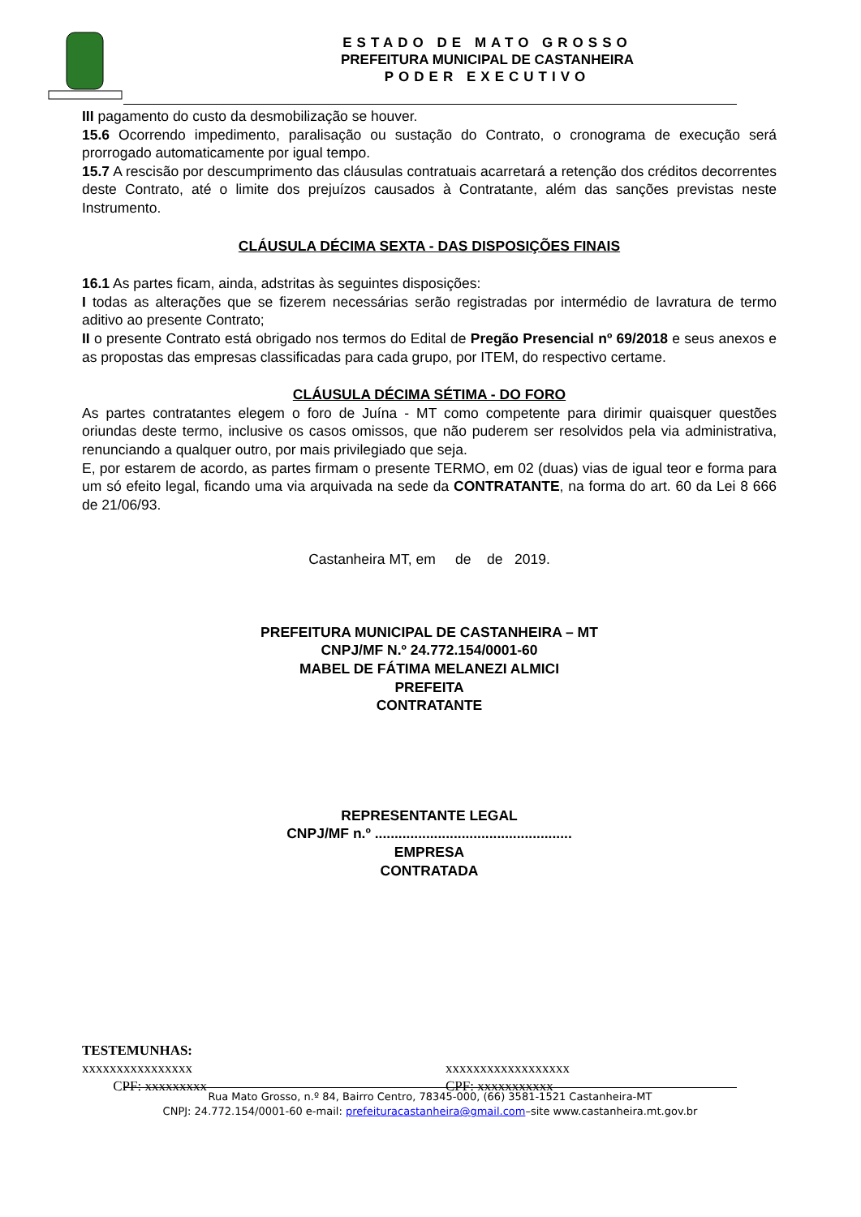ESTADO DE MATO GROSSO
PREFEITURA MUNICIPAL DE CASTANHEIRA
PODER EXECUTIVO
III pagamento do custo da desmobilização se houver.
15.6 Ocorrendo impedimento, paralisação ou sustação do Contrato, o cronograma de execução será prorrogado automaticamente por igual tempo.
15.7 A rescisão por descumprimento das cláusulas contratuais acarretará a retenção dos créditos decorrentes deste Contrato, até o limite dos prejuízos causados à Contratante, além das sanções previstas neste Instrumento.
CLÁUSULA DÉCIMA SEXTA - DAS DISPOSIÇÕES FINAIS
16.1 As partes ficam, ainda, adstritas às seguintes disposições:
I todas as alterações que se fizerem necessárias serão registradas por intermédio de lavratura de termo aditivo ao presente Contrato;
II o presente Contrato está obrigado nos termos do Edital de Pregão Presencial nº 69/2018 e seus anexos e as propostas das empresas classificadas para cada grupo, por ITEM, do respectivo certame.
CLÁUSULA DÉCIMA SÉTIMA - DO FORO
As partes contratantes elegem o foro de Juína - MT como competente para dirimir quaisquer questões oriundas deste termo, inclusive os casos omissos, que não puderem ser resolvidos pela via administrativa, renunciando a qualquer outro, por mais privilegiado que seja.
E, por estarem de acordo, as partes firmam o presente TERMO, em 02 (duas) vias de igual teor e forma para um só efeito legal, ficando uma via arquivada na sede da CONTRATANTE, na forma do art. 60 da Lei 8 666 de 21/06/93.
Castanheira MT, em de de 2019.
PREFEITURA MUNICIPAL DE CASTANHEIRA – MT
CNPJ/MF N.º 24.772.154/0001-60
MABEL DE FÁTIMA MELANEZI ALMICI
PREFEITA
CONTRATANTE
REPRESENTANTE LEGAL
CNPJ/MF n.º ..................................................
EMPRESA
CONTRATADA
TESTEMUNHAS:
xxxxxxxxxxxxxxxx
CPF: xxxxxxxxx
xxxxxxxxxxxxxxxxxx
CPF: xxxxxxxxxxx
Rua Mato Grosso, n.º 84, Bairro Centro, 78345-000, (66) 3581-1521 Castanheira-MT
CNPJ: 24.772.154/0001-60 e-mail: prefeituracastanheira@gmail.com–site www.castanheira.mt.gov.br